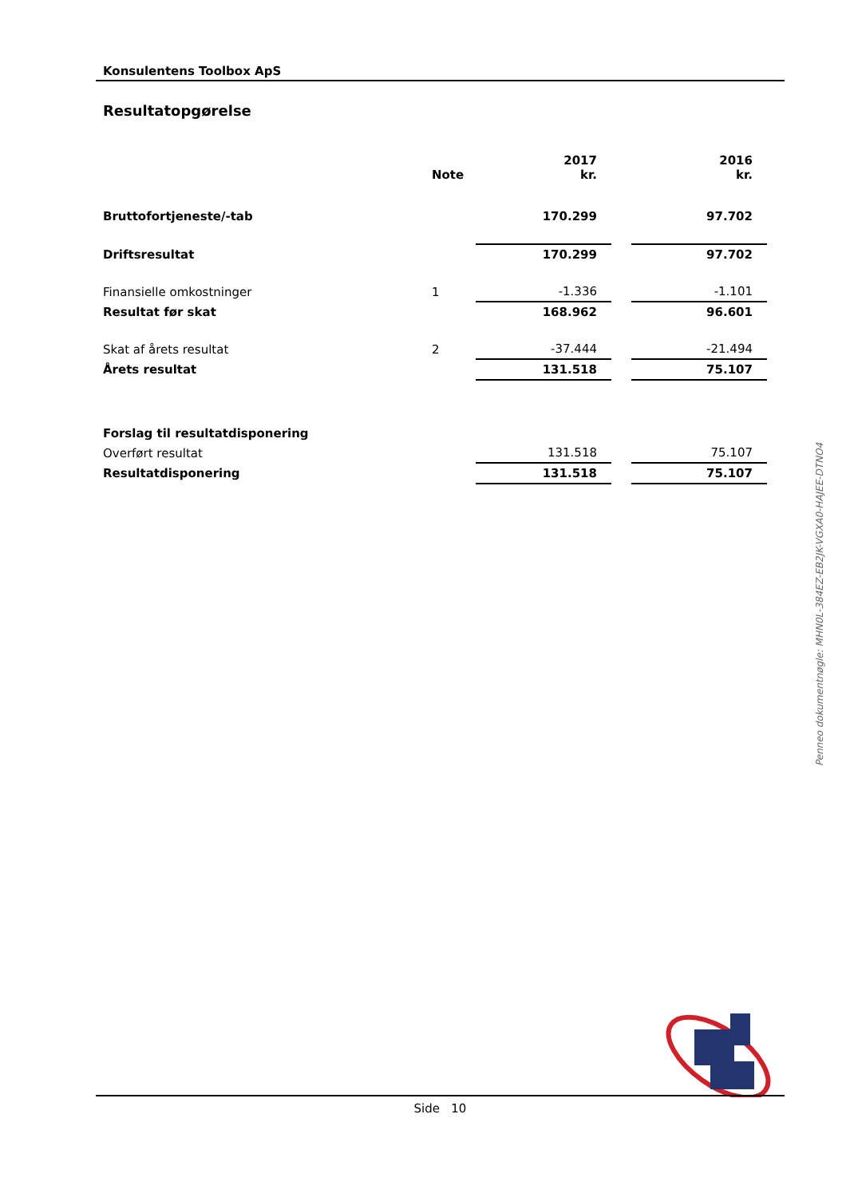Konsulentens Toolbox ApS
Resultatopgørelse
| | Note | 2017 kr. | | 2016 kr. |
| Bruttofortjeneste/-tab | | 170.299 | | 97.702 |
| Driftsresultat | | 170.299 | | 97.702 |
| Finansielle omkostninger | 1 | -1.336 | | -1.101 |
| Resultat før skat | | 168.962 | | 96.601 |
| Skat af årets resultat | 2 | -37.444 | | -21.494 |
| Årets resultat | | 131.518 | | 75.107 |
| Forslag til resultatdisponering | | | | |
| Overført resultat | | 131.518 | | 75.107 |
| Resultatdisponering | | 131.518 | | 75.107 |
Penneo dokumentnøgle: MHN0L-384EZ-EB2JK-VGXA0-HAJEE-DTNO4
Side 10